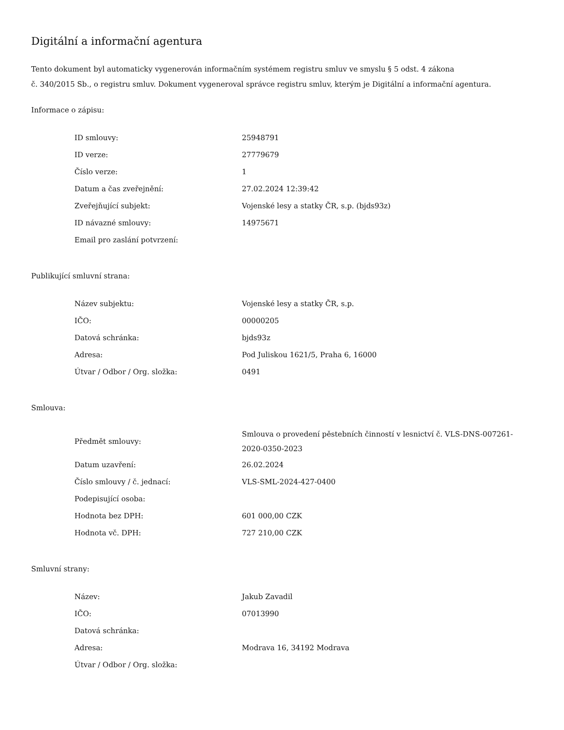Digitální a informační agentura
Tento dokument byl automaticky vygenerován informačním systémem registru smluv ve smyslu § 5 odst. 4 zákona
č. 340/2015 Sb., o registru smluv. Dokument vygeneroval správce registru smluv, kterým je Digitální a informační agentura.
Informace o zápisu:
| ID smlouvy: | 25948791 |
| ID verze: | 27779679 |
| Číslo verze: | 1 |
| Datum a čas zveřejnění: | 27.02.2024 12:39:42 |
| Zveřejňující subjekt: | Vojenské lesy a statky ČR, s.p. (bjds93z) |
| ID návazné smlouvy: | 14975671 |
| Email pro zaslání potvrzení: | |
Publikující smluvní strana:
| Název subjektu: | Vojenské lesy a statky ČR, s.p. |
| IČO: | 00000205 |
| Datová schránka: | bjds93z |
| Adresa: | Pod Juliskou 1621/5, Praha 6, 16000 |
| Útvar / Odbor / Org. složka: | 0491 |
Smlouva:
| Předmět smlouvy: | Smlouva o provedení pěstebních činností v lesnictví č. VLS-DNS-007261- 2020-0350-2023 |
| Datum uzavření: | 26.02.2024 |
| Číslo smlouvy / č. jednací: | VLS-SML-2024-427-0400 |
| Podepisující osoba: | |
| Hodnota bez DPH: | 601 000,00 CZK |
| Hodnota vč. DPH: | 727 210,00 CZK |
Smluvní strany:
| Název: | Jakub Zavadil |
| IČO: | 07013990 |
| Datová schránka: | |
| Adresa: | Modrava 16, 34192 Modrava |
| Útvar / Odbor / Org. složka: | |